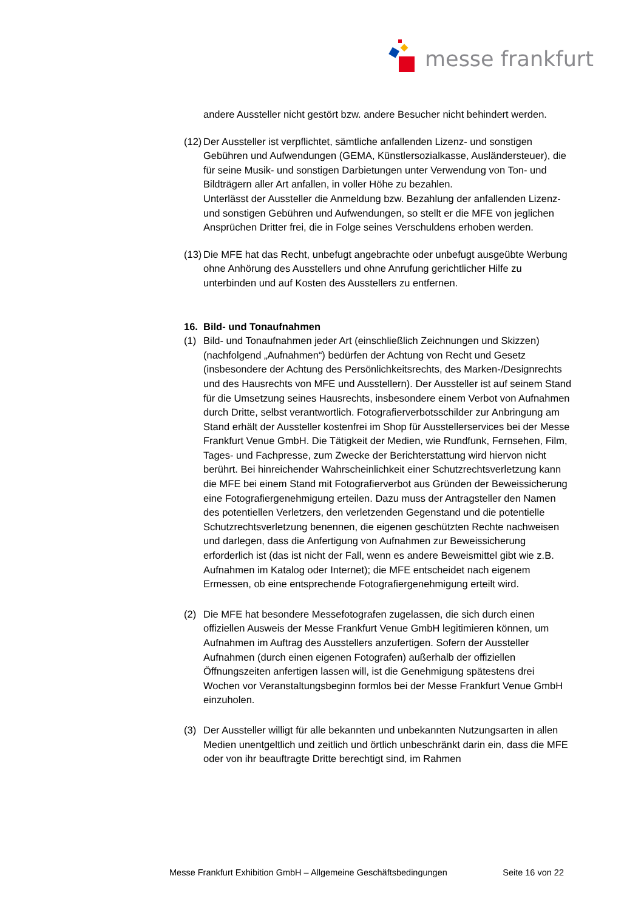messe frankfurt
andere Aussteller nicht gestört bzw. andere Besucher nicht behindert werden.
(12)
Der Aussteller ist verpflichtet, sämtliche anfallenden Lizenz- und sonstigen Gebühren und Aufwendungen (GEMA, Künstlersozialkasse, Ausländersteuer), die für seine Musik- und sonstigen Darbietungen unter Verwendung von Ton- und Bildträgern aller Art anfallen, in voller Höhe zu bezahlen.
Unterlässt der Aussteller die Anmeldung bzw. Bezahlung der anfallenden Lizenz- und sonstigen Gebühren und Aufwendungen, so stellt er die MFE von jeglichen Ansprüchen Dritter frei, die in Folge seines Verschuldens erhoben werden.
(13)
Die MFE hat das Recht, unbefugt angebrachte oder unbefugt ausgeübte Werbung ohne Anhörung des Ausstellers und ohne Anrufung gerichtlicher Hilfe zu unterbinden und auf Kosten des Ausstellers zu entfernen.
16. Bild- und Tonaufnahmen
(1) Bild- und Tonaufnahmen jeder Art (einschließlich Zeichnungen und Skizzen) (nachfolgend „Aufnahmen“) bedürfen der Achtung von Recht und Gesetz (insbesondere der Achtung des Persönlichkeitsrechts, des Marken-/Designrechts und des Hausrechts von MFE und Ausstellern). Der Aussteller ist auf seinem Stand für die Umsetzung seines Hausrechts, insbesondere einem Verbot von Aufnahmen durch Dritte, selbst verantwortlich. Fotografierverbotsschilder zur Anbringung am Stand erhält der Aussteller kostenfrei im Shop für Ausstellerservices bei der Messe Frankfurt Venue GmbH. Die Tätigkeit der Medien, wie Rundfunk, Fernsehen, Film, Tages- und Fachpresse, zum Zwecke der Berichterstattung wird hiervon nicht berührt. Bei hinreichender Wahrscheinlichkeit einer Schutzrechtsverletzung kann die MFE bei einem Stand mit Fotografierverbot aus Gründen der Beweissicherung eine Fotografiergenehmigung erteilen. Dazu muss der Antragsteller den Namen des potentiellen Verletzers, den verletzenden Gegenstand und die potentielle Schutzrechtsverletzung benennen, die eigenen geschützten Rechte nachweisen und darlegen, dass die Anfertigung von Aufnahmen zur Beweissicherung erforderlich ist (das ist nicht der Fall, wenn es andere Beweismittel gibt wie z.B. Aufnahmen im Katalog oder Internet); die MFE entscheidet nach eigenem Ermessen, ob eine entsprechende Fotografiergenehmigung erteilt wird.
(2) Die MFE hat besondere Messefotografen zugelassen, die sich durch einen offiziellen Ausweis der Messe Frankfurt Venue GmbH legitimieren können, um Aufnahmen im Auftrag des Ausstellers anzufertigen. Sofern der Aussteller Aufnahmen (durch einen eigenen Fotografen) außerhalb der offiziellen Öffnungszeiten anfertigen lassen will, ist die Genehmigung spätestens drei Wochen vor Veranstaltungsbeginn formlos bei der Messe Frankfurt Venue GmbH einzuholen.
(3) Der Aussteller willigt für alle bekannten und unbekannten Nutzungsarten in allen Medien unentgeltlich und zeitlich und örtlich unbeschränkt darin ein, dass die MFE oder von ihr beauftragte Dritte berechtigt sind, im Rahmen
Messe Frankfurt Exhibition GmbH – Allgemeine Geschäftsbedingungen Seite 16 von 22